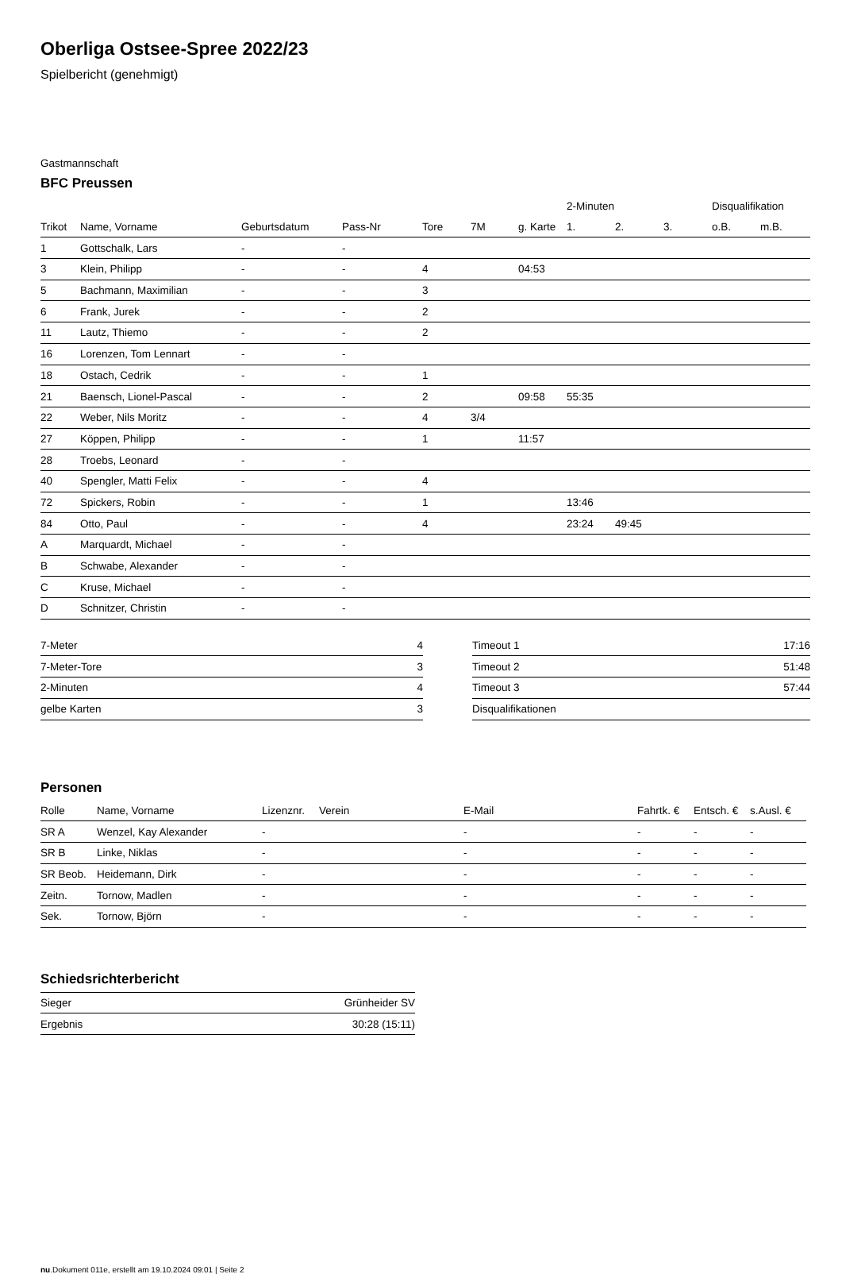Oberliga Ostsee-Spree 2022/23
Spielbericht (genehmigt)
Gastmannschaft
BFC Preussen
| | | | | | | | 2-Minuten | | | Disqualifikation | |
| --- | --- | --- | --- | --- | --- | --- | --- | --- | --- | --- | --- |
| Trikot | Name, Vorname | Geburtsdatum | Pass-Nr | Tore | 7M | g. Karte | 1. | 2. | 3. | o.B. | m.B. |
| 1 | Gottschalk, Lars | - | - | | | | | | | | |
| 3 | Klein, Philipp | - | - | 4 | | 04:53 | | | | | |
| 5 | Bachmann, Maximilian | - | - | 3 | | | | | | | |
| 6 | Frank, Jurek | - | - | 2 | | | | | | | |
| 11 | Lautz, Thiemo | - | - | 2 | | | | | | | |
| 16 | Lorenzen, Tom Lennart | - | - | | | | | | | | |
| 18 | Ostach, Cedrik | - | - | 1 | | | | | | | |
| 21 | Baensch, Lionel-Pascal | - | - | 2 | | 09:58 | 55:35 | | | | |
| 22 | Weber, Nils Moritz | - | - | 4 | 3/4 | | | | | | |
| 27 | Köppen, Philipp | - | - | 1 | | 11:57 | | | | | |
| 28 | Troebs, Leonard | - | - | | | | | | | | |
| 40 | Spengler, Matti Felix | - | - | 4 | | | | | | | |
| 72 | Spickers, Robin | - | - | 1 | | | 13:46 | | | | |
| 84 | Otto, Paul | - | - | 4 | | | 23:24 | 49:45 | | | |
| A | Marquardt, Michael | - | - | | | | | | | | |
| B | Schwabe, Alexander | - | - | | | | | | | | |
| C | Kruse, Michael | - | - | | | | | | | | |
| D | Schnitzer, Christin | - | - | | | | | | | | |
| 7-Meter | 4 |
| 7-Meter-Tore | 3 |
| 2-Minuten | 4 |
| gelbe Karten | 3 |
| Timeout 1 | 17:16 |
| Timeout 2 | 51:48 |
| Timeout 3 | 57:44 |
| Disqualifikationen | |
Personen
| Rolle | Name, Vorname | Lizenznr. | Verein | E-Mail | Fahrtk. € | Entsch. € | s.Ausl. € |
| --- | --- | --- | --- | --- | --- | --- | --- |
| SR A | Wenzel, Kay Alexander | - | | - | - | - | - |
| SR B | Linke, Niklas | - | | - | - | - | - |
| SR Beob. | Heidemann, Dirk | - | | - | - | - | - |
| Zeitn. | Tornow, Madlen | - | | - | - | - | - |
| Sek. | Tornow, Björn | - | | - | - | - | - |
Schiedsrichterbericht
| Sieger | Grünheider SV |
| Ergebnis | 30:28 (15:11) |
nu.Dokument 011e, erstellt am 19.10.2024 09:01 | Seite 2